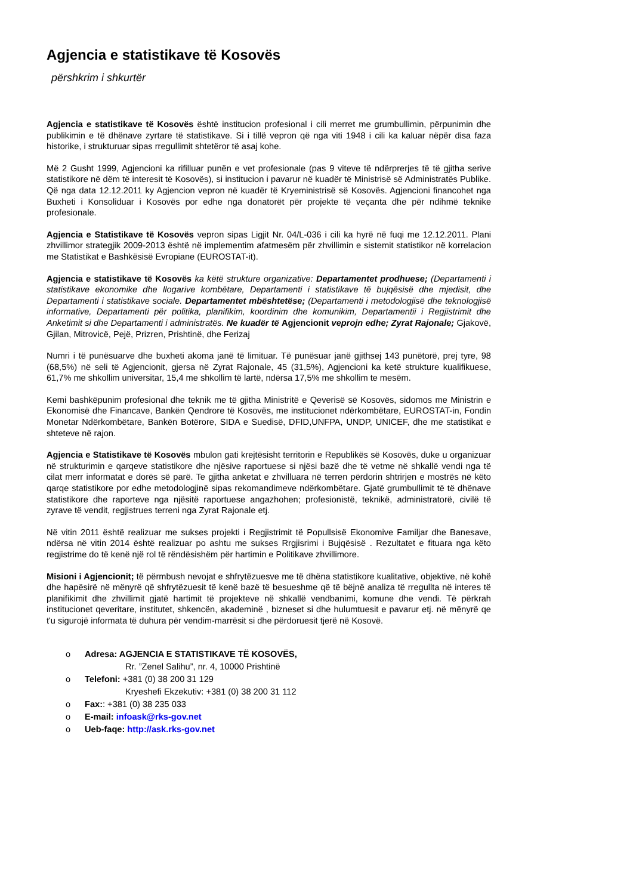Agjencia e statistikave të Kosovës
përshkrim i shkurtër
Agjencia e statistikave të Kosovës është institucion profesional i cili merret me grumbullimin, përpunimin dhe publikimin e të dhënave zyrtare të statistikave. Si i tillë vepron që nga viti 1948 i cili ka kaluar nëpër disa faza historike, i strukturuar sipas rregullimit shtetëror të asaj kohe.
Më 2 Gusht 1999, Agjencioni ka rifilluar punën e vet profesionale (pas 9 viteve të ndërprerjes të të gjitha serive statistikore në dëm të interesit të Kosovës), si institucion i pavarur në kuadër të Ministrisë së Administratës Publike. Që nga data 12.12.2011 ky Agjencion vepron në kuadër të Kryeministrisë së Kosovës. Agjencioni financohet nga Buxheti i Konsoliduar i Kosovës por edhe nga donatorët për projekte të veçanta dhe për ndihmë teknike profesionale.
Agjencia e Statistikave të Kosovës vepron sipas Ligjit Nr. 04/L-036 i cili ka hyrë në fuqi me 12.12.2011. Plani zhvillimor strategjik 2009-2013 është në implementim afatmesëm për zhvillimin e sistemit statistikor në korrelacion me Statistikat e Bashkësisë Evropiane (EUROSTAT-it).
Agjencia e statistikave të Kosovës ka këtë strukture organizative: Departamentet prodhuese; (Departamenti i statistikave ekonomike dhe llogarive kombëtare, Departamenti i statistikave të bujqësisë dhe mjedisit, dhe Departamenti i statistikave sociale. Departamentet mbështetëse; (Departamenti i metodologjisë dhe teknologjisë informative, Departamenti për politika, planifikim, koordinim dhe komunikim, Departamentii i Regjistrimit dhe Anketimit si dhe Departamenti i administratës. Ne kuadër të Agjencionit veprojn edhe; Zyrat Rajonale; Gjakovë, Gjilan, Mitrovicë, Pejë, Prizren, Prishtinë, dhe Ferizaj
Numri i të punësuarve dhe buxheti akoma janë të limituar. Të punësuar janë gjithsej 143 punëtorë, prej tyre, 98 (68,5%) në seli të Agjencionit, gjersa në Zyrat Rajonale, 45 (31,5%), Agjencioni ka ketë strukture kualifikuese, 61,7% me shkollim universitar, 15,4 me shkollim të lartë, ndërsa 17,5% me shkollim te mesëm.
Kemi bashkëpunim profesional dhe teknik me të gjitha Ministritë e Qeverisë së Kosovës, sidomos me Ministrin e Ekonomisë dhe Financave, Bankën Qendrore të Kosovës, me institucionet ndërkombëtare, EUROSTAT-in, Fondin Monetar Ndërkombëtare, Bankën Botërore, SIDA e Suedisë, DFID,UNFPA, UNDP, UNICEF, dhe me statistikat e shteteve në rajon.
Agjencia e Statistikave të Kosovës mbulon gati krejtësisht territorin e Republikës së Kosovës, duke u organizuar në strukturimin e qarqeve statistikore dhe njësive raportuese si njësi bazë dhe të vetme në shkallë vendi nga të cilat merr informatat e dorës së parë. Te gjitha anketat e zhvilluara në terren përdorin shtrirjen e mostrës në këto qarqe statistikore por edhe metodologjinë sipas rekomandimeve ndërkombëtare. Gjatë grumbullimit të të dhënave statistikore dhe raporteve nga njësitë raportuese angazhohen; profesionistë, teknikë, administratorë, civilë të zyrave të vendit, regjistrues terreni nga Zyrat Rajonale etj.
Në vitin 2011 është realizuar me sukses projekti i Regjistrimit të Popullsisë Ekonomive Familjar dhe Banesave, ndërsa në vitin 2014 është realizuar po ashtu me sukses Rrgjisrimi i Bujqësisë . Rezultatet e fituara nga këto regjistrime do të kenë një rol të rëndësishëm për hartimin e Politikave zhvillimore.
Misioni i Agjencionit; të përmbush nevojat e shfrytëzuesve me të dhëna statistikore kualitative, objektive, në kohë dhe hapësirë në mënyrë që shfrytëzuesit të kenë bazë të besueshme që të bëjnë analiza të rregullta në interes të planifikimit dhe zhvillimit gjatë hartimit të projekteve në shkallë vendbanimi, komune dhe vendi. Të përkrah institucionet qeveritare, institutet, shkencën, akademinë , bizneset si dhe hulumtuesit e pavarur etj. në mënyrë qe t'u sigurojë informata të duhura për vendim-marrësit si dhe përdoruesit tjerë në Kosovë.
o Adresa: AGJENCIA E STATISTIKAVE TË KOSOVËS,
Rr. ”Zenel Salihu”, nr. 4, 10000 Prishtinë
o Telefoni: +381 (0) 38 200 31 129
Kryeshefi Ekzekutiv: +381 (0) 38 200 31 112
o Fax:: +381 (0) 38 235 033
o E-mail: infoask@rks-gov.net
o Ueb-faqe: http://ask.rks-gov.net